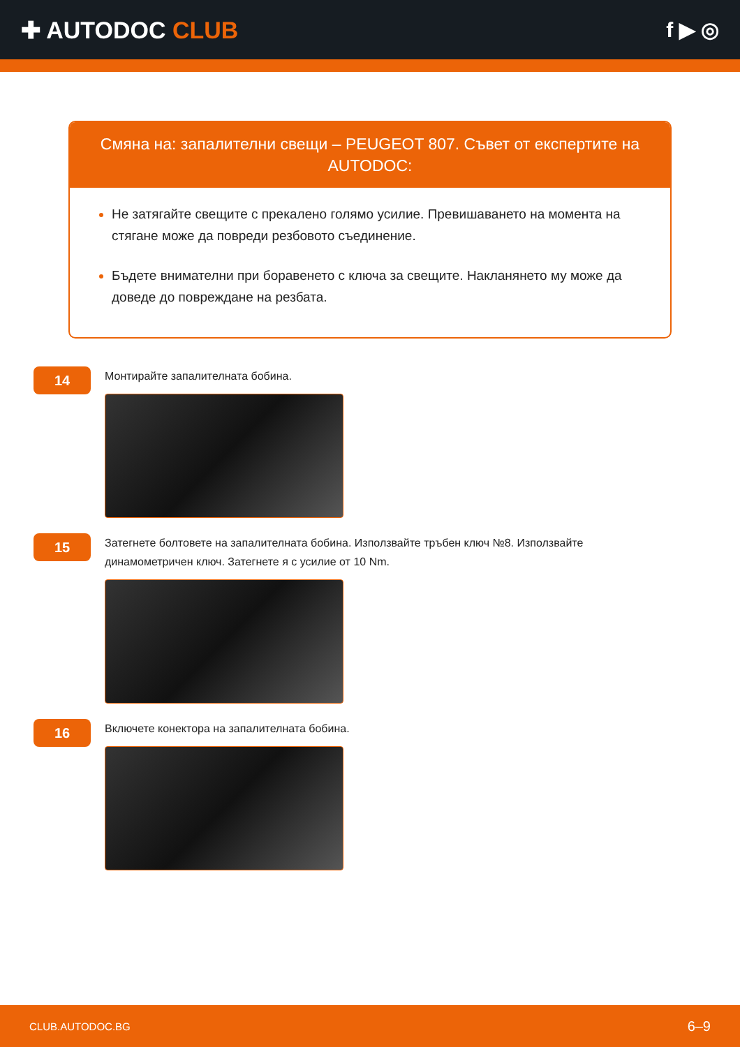✚ AUTODOC CLUB f ▶ ◎
Смяна на: запалителни свещи – PEUGEOT 807. Съвет от експертите на AUTODOC:
Не затягайте свещите с прекалено голямо усилие. Превишаването на момента на стягане може да повреди резбовото съединение.
Бъдете внимателни при боравенето с ключа за свещите. Накланянето му може да доведе до повреждане на резбата.
14
Монтирайте запалителната бобина.
15
Затегнете болтовете на запалителната бобина. Използвайте тръбен ключ №8. Използвайте динамометричен ключ. Затегнете я с усилие от 10 Nm.
16
Включете конектора на запалителната бобина.
CLUB.AUTODOC.BG 6–9